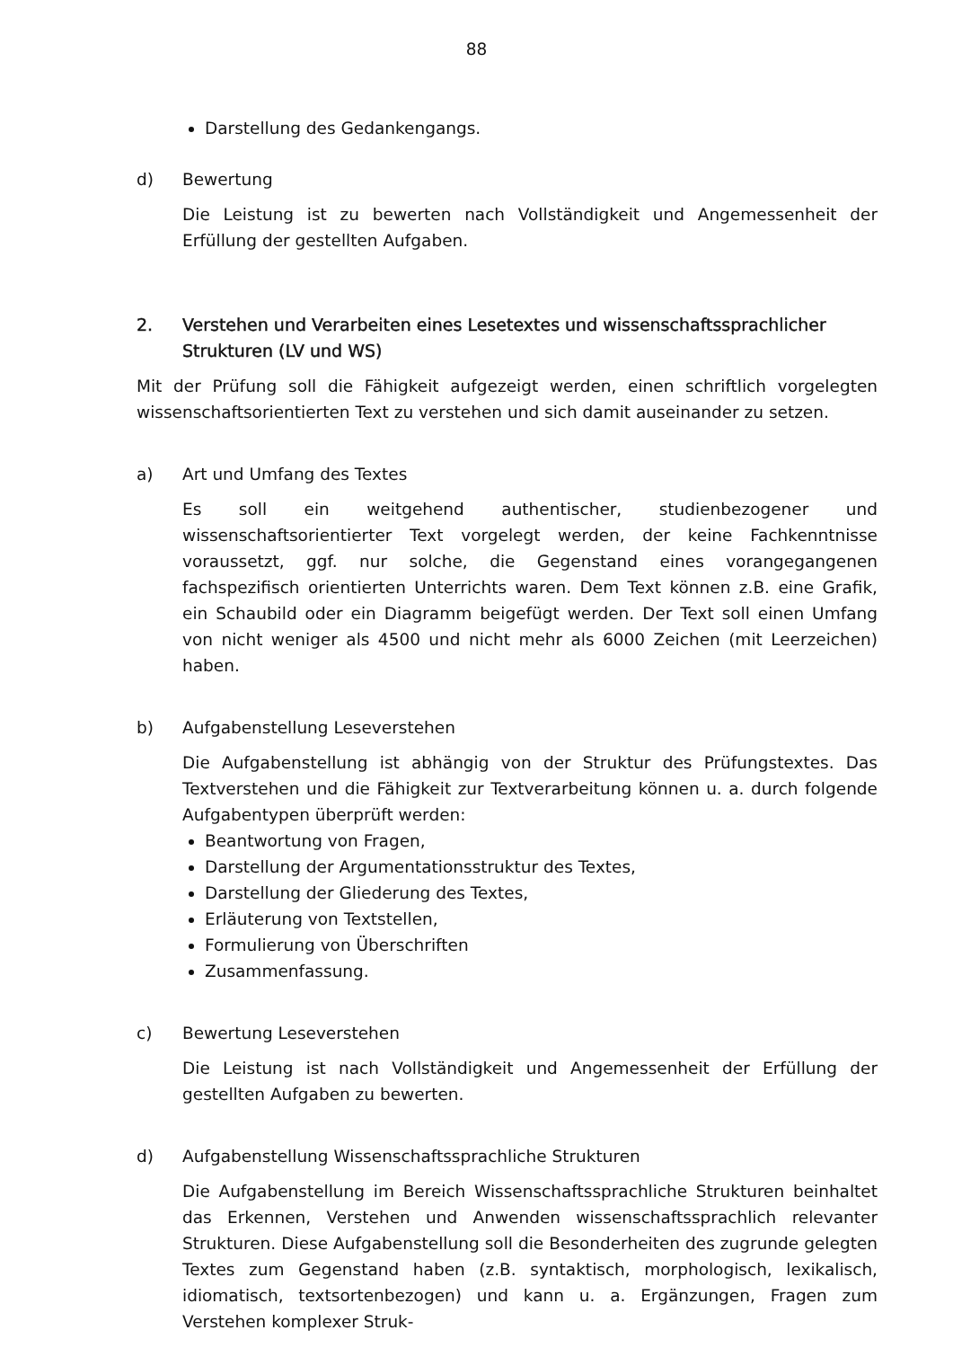88
Darstellung des Gedankengangs.
d) Bewertung
Die Leistung ist zu bewerten nach Vollständigkeit und Angemessenheit der Erfüllung der gestellten Aufgaben.
2. Verstehen und Verarbeiten eines Lesetextes und wissenschaftssprachlicher Strukturen (LV und WS)
Mit der Prüfung soll die Fähigkeit aufgezeigt werden, einen schriftlich vorgelegten wissenschaftsorientierten Text zu verstehen und sich damit auseinander zu setzen.
a) Art und Umfang des Textes
Es soll ein weitgehend authentischer, studienbezogener und wissenschaftsorientierter Text vorgelegt werden, der keine Fachkenntnisse voraussetzt, ggf. nur solche, die Gegenstand eines vorangegangenen fachspezifisch orientierten Unterrichts waren. Dem Text können z.B. eine Grafik, ein Schaubild oder ein Diagramm beigefügt werden. Der Text soll einen Umfang von nicht weniger als 4500 und nicht mehr als 6000 Zeichen (mit Leerzeichen) haben.
b) Aufgabenstellung Leseverstehen
Die Aufgabenstellung ist abhängig von der Struktur des Prüfungstextes. Das Textverstehen und die Fähigkeit zur Textverarbeitung können u. a. durch folgende Aufgabentypen überprüft werden:
Beantwortung von Fragen,
Darstellung der Argumentationsstruktur des Textes,
Darstellung der Gliederung des Textes,
Erläuterung von Textstellen,
Formulierung von Überschriften
Zusammenfassung.
c) Bewertung Leseverstehen
Die Leistung ist nach Vollständigkeit und Angemessenheit der Erfüllung der gestellten Aufgaben zu bewerten.
d) Aufgabenstellung Wissenschaftssprachliche Strukturen
Die Aufgabenstellung im Bereich Wissenschaftssprachliche Strukturen beinhaltet das Erkennen, Verstehen und Anwenden wissenschaftssprachlich relevanter Strukturen. Diese Aufgabenstellung soll die Besonderheiten des zugrunde gelegten Textes zum Gegenstand haben (z.B. syntaktisch, morphologisch, lexikalisch, idiomatisch, textsortenbezogen) und kann u. a. Ergänzungen, Fragen zum Verstehen komplexer Struk-